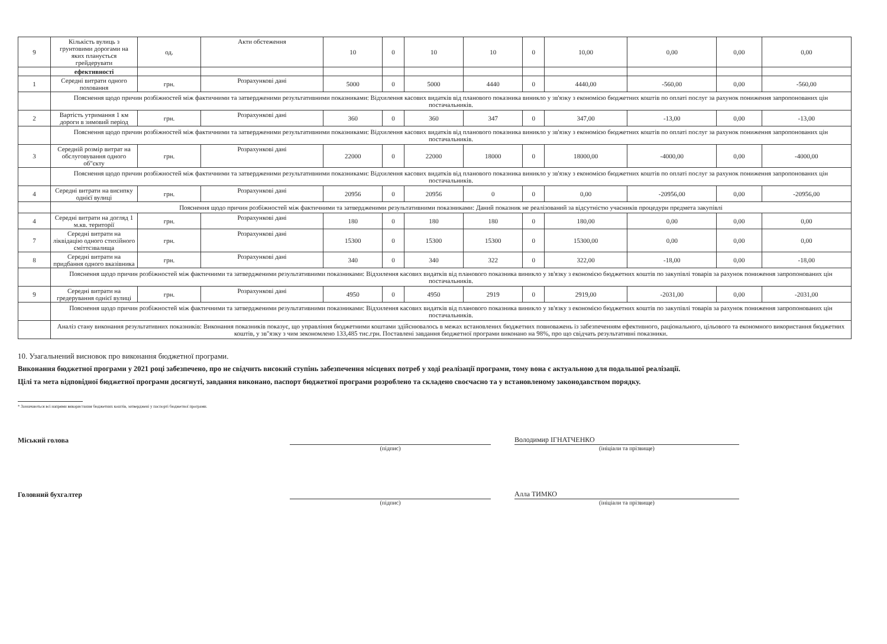| 9 | Кількість вулиць з грунтовими дорогами на яких планується грейдерувати | од. | Акти обстеження | 10 | 0 | 10 | 10 | 0 | 10,00 | 0,00 | 0,00 | 0,00 |
| | ефективності | | | | | | | | | | | |
| 1 | Середні витрати одного поховання | грн. | Розрахункові дані | 5000 | 0 | 5000 | 4440 | 0 | 4440,00 | -560,00 | 0,00 | -560,00 |
| | Пояснення щодо причин розбіжностей між фактичними та затвердженими результативними показниками: Відхилення касових видатків від планового показника виникло у зв'язку з економією бюджетних коштів по оплаті послуг за рахунок пониження запропонованих цін постачальників. | | | | | | | | | | | |
| 2 | Вартість утримання 1 км дороги в зимовий період | грн. | Розрахункові дані | 360 | 0 | 360 | 347 | 0 | 347,00 | -13,00 | 0,00 | -13,00 |
| | Пояснення щодо причин розбіжностей між фактичними та затвердженими результативними показниками: Відхилення касових видатків від планового показника виникло у зв'язку з економією бюджетних коштів по оплаті послуг за рахунок пониження запропонованих цін постачальників. | | | | | | | | | | | |
| 3 | Середній розмір витрат на обслуговування одного об"єкту | грн. | Розрахункові дані | 22000 | 0 | 22000 | 18000 | 0 | 18000,00 | -4000,00 | 0,00 | -4000,00 |
| | Пояснення щодо причин розбіжностей між фактичними та затвердженими результативними показниками: Відхилення касових видатків від планового показника виникло у зв'язку з економією бюджетних коштів по оплаті послуг за рахунок пониження запропонованих цін постачальників. | | | | | | | | | | | |
| 4 | Середні витрати на висипку однієї вулиці | грн. | Розрахункові дані | 20956 | 0 | 20956 | 0 | 0 | 0,00 | -20956,00 | 0,00 | -20956,00 |
| | Пояснення щодо причин розбіжностей між фактичними та затвердженими результативними показниками: Даний показник не реалізований за відсутністю учасників процедури предмета закупівлі | | | | | | | | | | | |
| 4 | Середні витрати на догляд 1 м.кв. території | грн. | Розрахункові дані | 180 | 0 | 180 | 180 | 0 | 180,00 | 0,00 | 0,00 | 0,00 |
| 7 | Середні витрати на ліквідацію одного стихійного сміттєзвалища | грн. | Розрахункові дані | 15300 | 0 | 15300 | 15300 | 0 | 15300,00 | 0,00 | 0,00 | 0,00 |
| 8 | Середні витрати на придбання одного вказівника | грн. | Розрахункові дані | 340 | 0 | 340 | 322 | 0 | 322,00 | -18,00 | 0,00 | -18,00 |
| | Пояснення щодо причин розбіжностей між фактичними та затвердженими результативними показниками: Відхилення касових видатків від планового показника виникло у зв'язку з економією бюджетних коштів по закупівлі товарів за рахунок пониження запропонованих цін постачальників. | | | | | | | | | | | |
| 9 | Середні витрати на гредерування однієї вулиці | грн. | Розрахункові дані | 4950 | 0 | 4950 | 2919 | 0 | 2919,00 | -2031,00 | 0,00 | -2031,00 |
| | Пояснення щодо причин розбіжностей між фактичними та затвердженими результативними показниками: Відхилення касових видатків від планового показника виникло у зв'язку з економією бюджетних коштів по закупівлі товарів за рахунок пониження запропонованих цін постачальників. | | | | | | | | | | | |
| | Аналіз стану виконання результативних показників: Виконання показників показує, що управління бюджетними коштами здійснювалось в межах встановлених бюджетних повноважень із забезпеченням ефективного, раціонального, цільового та економного використання бюджетних коштів, у зв"язку з чим зекономлено 133,485 тис.грн. Поставлені завдання бюджетної програми виконано на 98%, про що свідчать результативні показники. | | | | | | | | | | | |
10. Узагальнений висновок про виконання бюджетної програми.
Виконання бюджетної програми у 2021 році забезпечено, про не свідчить високий ступінь забезпечення місцевих потреб у ході реалізації програми, тому вона є актуальною для подальшої реалізації.
Цілі та мета відповідної бюджетної програми досягнуті, завдання виконано, паспорт бюджетної програми розроблено та складено своєчасно та у встановленому законодавством порядку.
* Зазначаються всі напрями використання бюджетних коштів, затверджені у паспорті бюджетної програми.
Міський голова
Володимир ІГНАТЧЕНКО
(підпис) (ініціали та прізвище)
Головний бухгалтер
Алла ТИМКО
(підпис) (ініціали та прізвище)